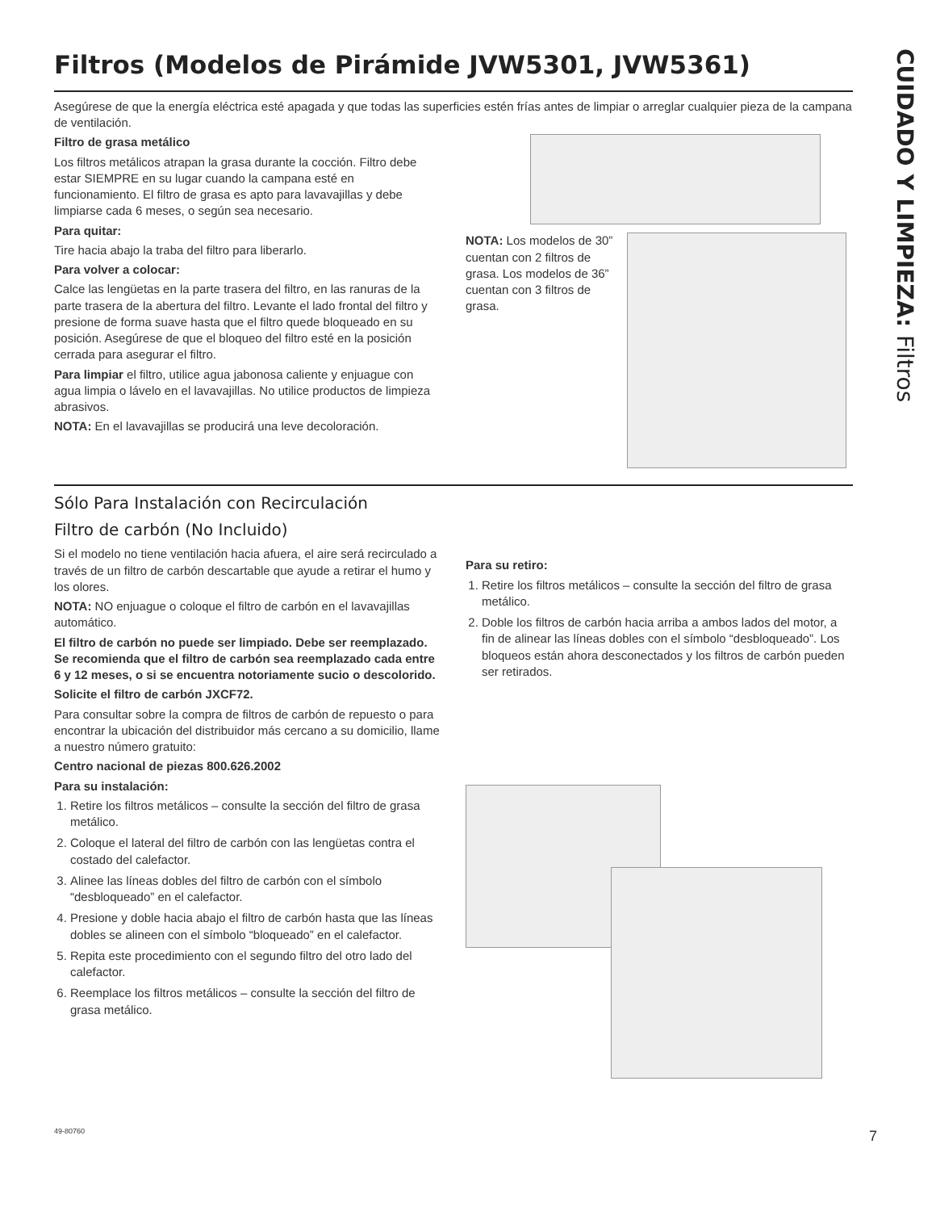CUIDADO Y LIMPIEZA: Filtros
Filtros (Modelos de Pirámide JVW5301, JVW5361)
Asegúrese de que la energía eléctrica esté apagada y que todas las superficies estén frías antes de limpiar o arreglar cualquier pieza de la campana de ventilación.
Filtro de grasa metálico
Los filtros metálicos atrapan la grasa durante la cocción. Filtro debe estar SIEMPRE en su lugar cuando la campana esté en funcionamiento. El filtro de grasa es apto para lavavajillas y debe limpiarse cada 6 meses, o según sea necesario.
Para quitar:
Tire hacia abajo la traba del filtro para liberarlo.
Para volver a colocar:
Calce las lengüetas en la parte trasera del filtro, en las ranuras de la parte trasera de la abertura del filtro. Levante el lado frontal del filtro y presione de forma suave hasta que el filtro quede bloqueado en su posición. Asegúrese de que el bloqueo del filtro esté en la posición cerrada para asegurar el filtro.
Para limpiar el filtro, utilice agua jabonosa caliente y enjuague con agua limpia o lávelo en el lavavajillas. No utilice productos de limpieza abrasivos.
NOTA: En el lavavajillas se producirá una leve decoloración.
NOTA: Los modelos de 30” cuentan con 2 filtros de grasa. Los modelos de 36” cuentan con 3 filtros de grasa.
Sólo Para Instalación con Recirculación
Filtro de carbón (No Incluido)
Si el modelo no tiene ventilación hacia afuera, el aire será recirculado a través de un filtro de carbón descartable que ayude a retirar el humo y los olores.
NOTA: NO enjuague o coloque el filtro de carbón en el lavavajillas automático.
El filtro de carbón no puede ser limpiado. Debe ser reemplazado. Se recomienda que el filtro de carbón sea reemplazado cada entre 6 y 12 meses, o si se encuentra notoriamente sucio o descolorido.
Solicite el filtro de carbón JXCF72.
Para consultar sobre la compra de filtros de carbón de repuesto o para encontrar la ubicación del distribuidor más cercano a su domicilio, llame a nuestro número gratuito:
Centro nacional de piezas 800.626.2002
Para su instalación:
1. Retire los filtros metálicos – consulte la sección del filtro de grasa metálico.
2. Coloque el lateral del filtro de carbón con las lengüetas contra el costado del calefactor.
3. Alinee las líneas dobles del filtro de carbón con el símbolo “desbloqueado” en el calefactor.
4. Presione y doble hacia abajo el filtro de carbón hasta que las líneas dobles se alineen con el símbolo “bloqueado” en el calefactor.
5. Repita este procedimiento con el segundo filtro del otro lado del calefactor.
6. Reemplace los filtros metálicos – consulte la sección del filtro de grasa metálico.
Para su retiro:
1. Retire los filtros metálicos – consulte la sección del filtro de grasa metálico.
2. Doble los filtros de carbón hacia arriba a ambos lados del motor, a fin de alinear las líneas dobles con el símbolo “desbloqueado”. Los bloqueos están ahora desconectados y los filtros de carbón pueden ser retirados.
49-80760 7